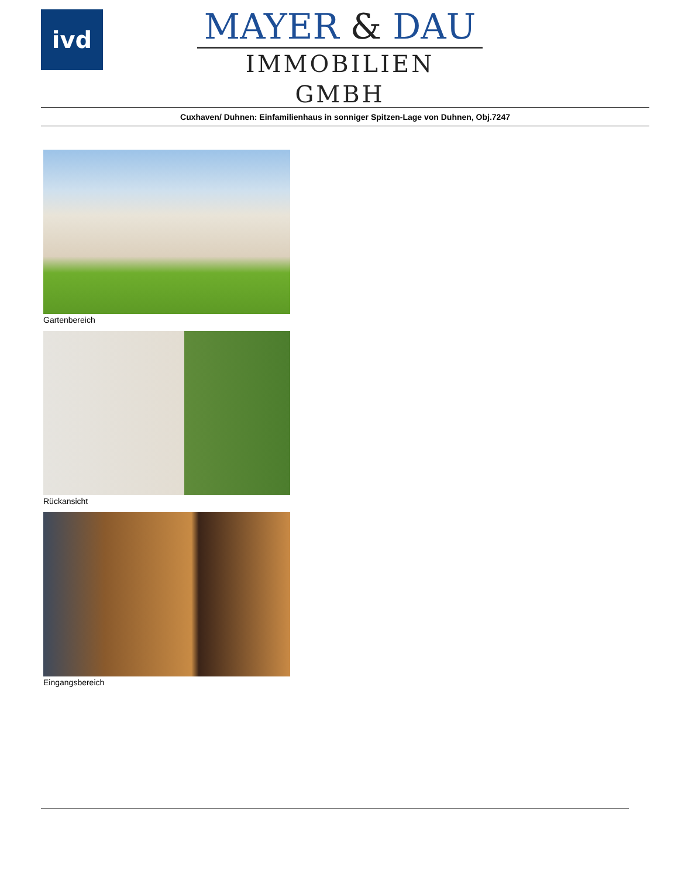ivd
MAYER & DAU
IMMOBILIEN GMBH
Cuxhaven/ Duhnen: Einfamilienhaus in sonniger Spitzen-Lage von Duhnen, Obj.7247
Gartenbereich
Rückansicht
Eingangsbereich